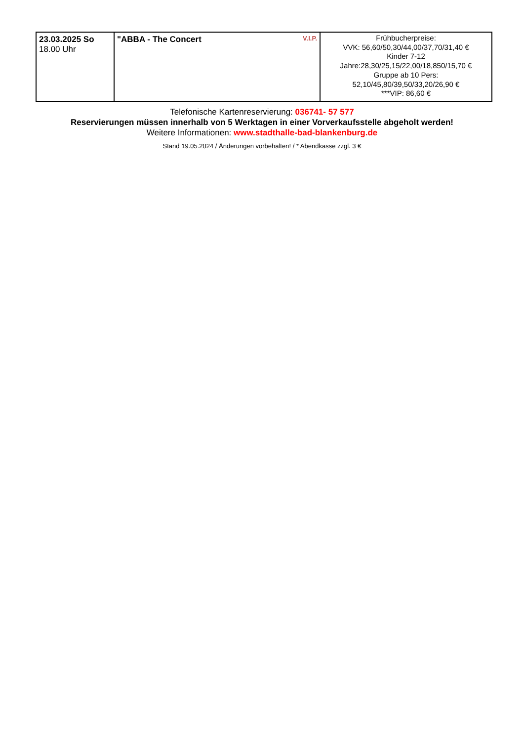| 23.03.2025 So 18.00 Uhr | V.I.P. "ABBA - The Concert | Frühbucherpreise: VVK: 56,60/50,30/44,00/37,70/31,40 € Kinder 7-12 Jahre:28,30/25,15/22,00/18,850/15,70 € Gruppe ab 10 Pers: 52,10/45,80/39,50/33,20/26,90 € ***VIP: 86,60 € |
Telefonische Kartenreservierung: 036741- 57 577
Reservierungen müssen innerhalb von 5 Werktagen in einer Vorverkaufsstelle abgeholt werden!
Weitere Informationen: www.stadthalle-bad-blankenburg.de
Stand 19.05.2024 / Änderungen vorbehalten! / * Abendkasse zzgl. 3 €